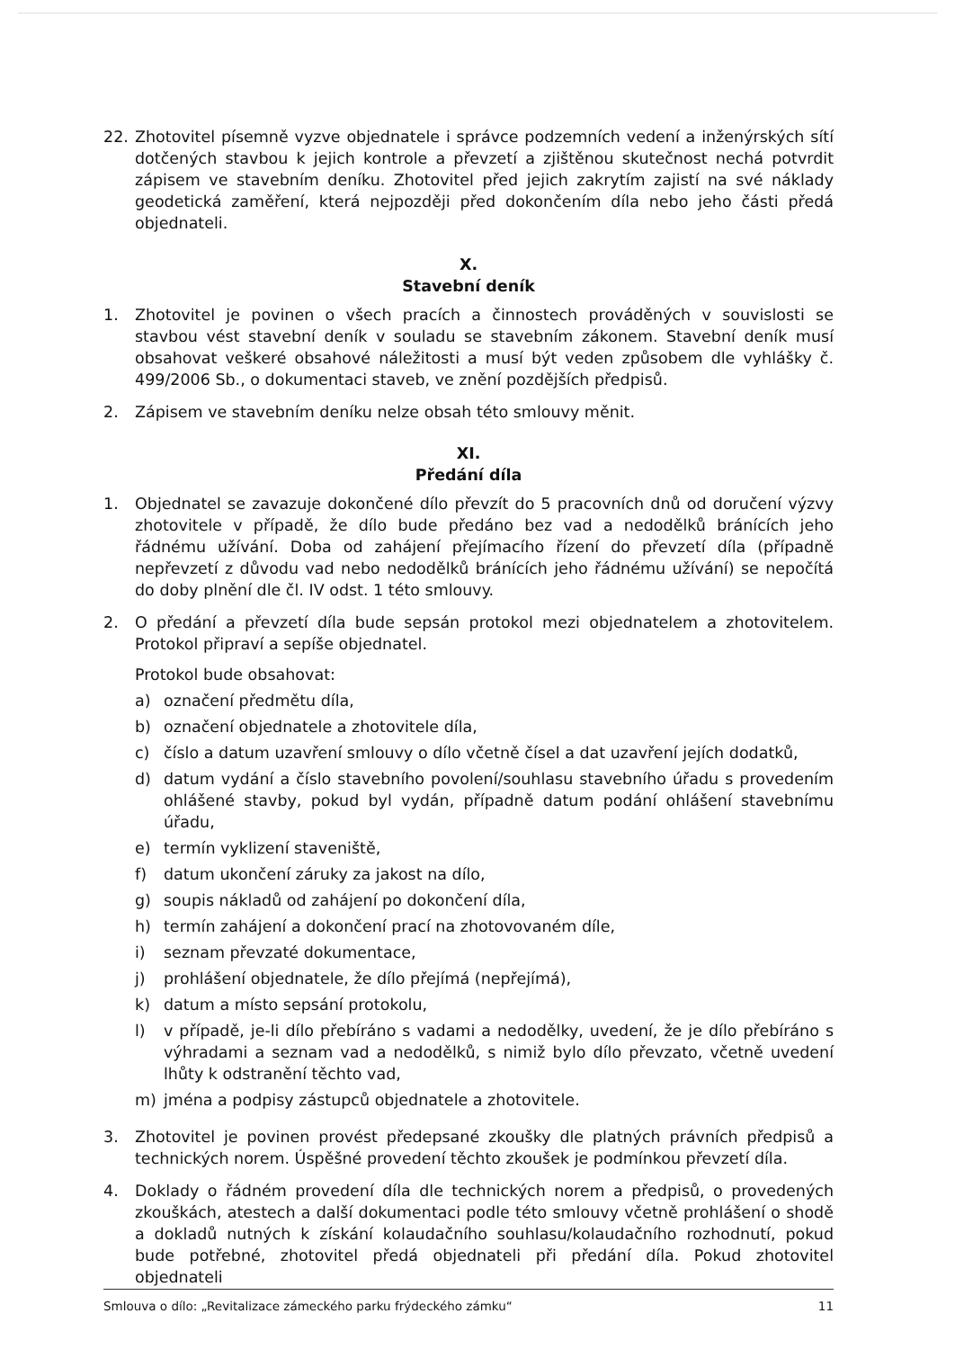22. Zhotovitel písemně vyzve objednatele i správce podzemních vedení a inženýrských sítí dotčených stavbou k jejich kontrole a převzetí a zjištěnou skutečnost nechá potvrdit zápisem ve stavebním deníku. Zhotovitel před jejich zakrytím zajistí na své náklady geodetická zaměření, která nejpozději před dokončením díla nebo jeho části předá objednateli.
X.
Stavební deník
1. Zhotovitel je povinen o všech pracích a činnostech prováděných v souvislosti se stavbou vést stavební deník v souladu se stavebním zákonem. Stavební deník musí obsahovat veškeré obsahové náležitosti a musí být veden způsobem dle vyhlášky č. 499/2006 Sb., o dokumentaci staveb, ve znění pozdějších předpisů.
2. Zápisem ve stavebním deníku nelze obsah této smlouvy měnit.
XI.
Předání díla
1. Objednatel se zavazuje dokončené dílo převzít do 5 pracovních dnů od doručení výzvy zhotovitele v případě, že dílo bude předáno bez vad a nedodělků bránících jeho řádnému užívání. Doba od zahájení přejímacího řízení do převzetí díla (případně nepřevzetí z důvodu vad nebo nedodělků bránících jeho řádnému užívání) se nepočítá do doby plnění dle čl. IV odst. 1 této smlouvy.
2. O předání a převzetí díla bude sepsán protokol mezi objednatelem a zhotovitelem. Protokol připraví a sepíše objednatel.
Protokol bude obsahovat:
a) označení předmětu díla,
b) označení objednatele a zhotovitele díla,
c) číslo a datum uzavření smlouvy o dílo včetně čísel a dat uzavření jejích dodatků,
d) datum vydání a číslo stavebního povolení/souhlasu stavebního úřadu s provedením ohlášené stavby, pokud byl vydán, případně datum podání ohlášení stavebnímu úřadu,
e) termín vyklizení staveniště,
f) datum ukončení záruky za jakost na dílo,
g) soupis nákladů od zahájení po dokončení díla,
h) termín zahájení a dokončení prací na zhotovovaném díle,
i) seznam převzaté dokumentace,
j) prohlášení objednatele, že dílo přejímá (nepřejímá),
k) datum a místo sepsání protokolu,
l) v případě, je-li dílo přebíráno s vadami a nedodělky, uvedení, že je dílo přebíráno s výhradami a seznam vad a nedodělků, s nimiž bylo dílo převzato, včetně uvedení lhůty k odstranění těchto vad,
m) jména a podpisy zástupců objednatele a zhotovitele.
3. Zhotovitel je povinen provést předepsané zkoušky dle platných právních předpisů a technických norem. Úspěšné provedení těchto zkoušek je podmínkou převzetí díla.
4. Doklady o řádném provedení díla dle technických norem a předpisů, o provedených zkouškách, atestech a další dokumentaci podle této smlouvy včetně prohlášení o shodě a dokladů nutných k získání kolaudačního souhlasu/kolaudačního rozhodnutí, pokud bude potřebné, zhotovitel předá objednateli při předání díla. Pokud zhotovitel objednateli
Smlouva o dílo: „Revitalizace zámeckého parku frýdeckého zámku“ 11